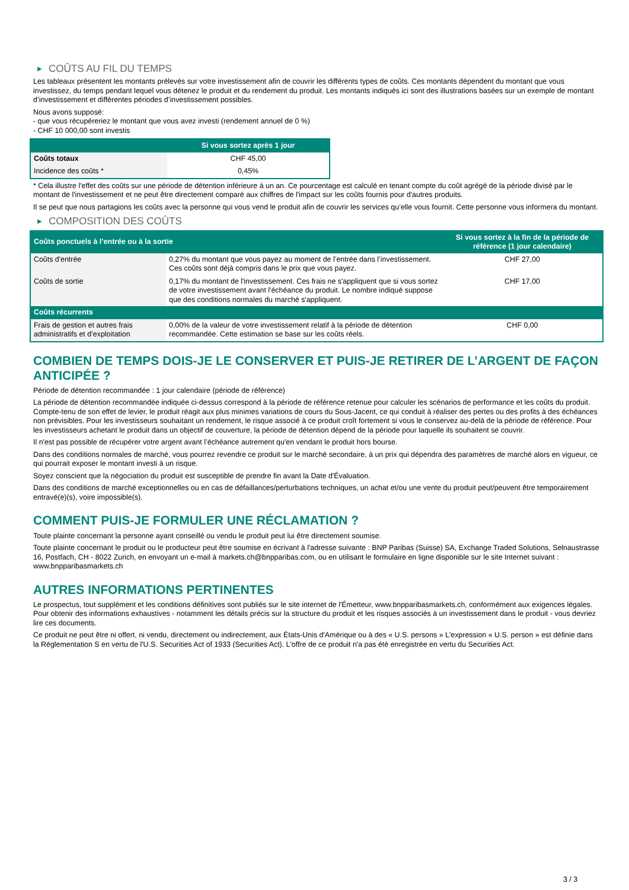▶ COÛTS AU FIL DU TEMPS
Les tableaux présentent les montants prélevés sur votre investissement afin de couvrir les différents types de coûts. Ces montants dépendent du montant que vous investissez, du temps pendant lequel vous détenez le produit et du rendement du produit. Les montants indiqués ici sont des illustrations basées sur un exemple de montant d’investissement et différentes périodes d’investissement possibles.
Nous avons supposé:
- que vous récupéreriez le montant que vous avez investi (rendement annuel de 0 %)
- CHF 10 000,00 sont investis
| | Si vous sortez après 1 jour |
| --- | --- |
| Coûts totaux | CHF 45,00 |
| Incidence des coûts * | 0,45% |
* Cela illustre l'effet des coûts sur une période de détention inférieure à un an. Ce pourcentage est calculé en tenant compte du coût agrégé de la période divisé par le montant de l'investissement et ne peut être directement comparé aux chiffres de l'impact sur les coûts fournis pour d'autres produits.
Il se peut que nous partagions les coûts avec la personne qui vous vend le produit afin de couvrir les services qu’elle vous fournit. Cette personne vous informera du montant.
▶ COMPOSITION DES COÛTS
| Coûts ponctuels à l’entrée ou à la sortie | | Si vous sortez à la fin de la période de référence (1 jour calendaire) |
| --- | --- | --- |
| Coûts d'entrée | 0,27% du montant que vous payez au moment de l’entrée dans l’investissement. Ces coûts sont déjà compris dans le prix que vous payez. | CHF 27,00 |
| Coûts de sortie | 0,17% du montant de l'investissement. Ces frais ne s'appliquent que si vous sortez de votre investissement avant l'échéance du produit. Le nombre indiqué suppose que des conditions normales du marché s'appliquent. | CHF 17,00 |
| Coûts récurrents | | |
| Frais de gestion et autres frais administratifs et d’exploitation | 0,00% de la valeur de votre investissement relatif à la période de détention recommandée. Cette estimation se base sur les coûts réels. | CHF 0,00 |
COMBIEN DE TEMPS DOIS-JE LE CONSERVER ET PUIS-JE RETIRER DE L’ARGENT DE FAÇON ANTICIPÉE ?
Période de détention recommandée : 1 jour calendaire (période de référence)
La période de détention recommandée indiquée ci-dessus correspond à la période de référence retenue pour calculer les scénarios de performance et les coûts du produit. Compte-tenu de son effet de levier, le produit réagit aux plus minimes variations de cours du Sous-Jacent, ce qui conduit à réaliser des pertes ou des profits à des échéances non prévisibles. Pour les investisseurs souhaitant un rendement, le risque associé à ce produit croît fortement si vous le conservez au-delà de la période de référence. Pour les investisseurs achetant le produit dans un objectif de couverture, la période de détention dépend de la période pour laquelle ils souhaitent se couvrir.
Il n'est pas possible de récupérer votre argent avant l’échéance autrement qu'en vendant le produit hors bourse.
Dans des conditions normales de marché, vous pourrez revendre ce produit sur le marché secondaire, à un prix qui dépendra des paramètres de marché alors en vigueur, ce qui pourrait exposer le montant investi à un risque.
Soyez conscient que la négociation du produit est susceptible de prendre fin avant la Date d'Évaluation.
Dans des conditions de marché exceptionnelles ou en cas de défaillances/perturbations techniques, un achat et/ou une vente du produit peut/peuvent être temporairement entravé(e)(s), voire impossible(s).
COMMENT PUIS-JE FORMULER UNE RÉCLAMATION ?
Toute plainte concernant la personne ayant conseillé ou vendu le produit peut lui être directement soumise.
Toute plainte concernant le produit ou le producteur peut être soumise en écrivant à l'adresse suivante : BNP Paribas (Suisse) SA, Exchange Traded Solutions, Selnaustrasse 16, Postfach, CH - 8022 Zurich, en envoyant un e-mail à markets.ch@bnpparibas.com, ou en utilisant le formulaire en ligne disponible sur le site Internet suivant : www.bnpparibasmarkets.ch
AUTRES INFORMATIONS PERTINENTES
Le prospectus, tout supplément et les conditions définitives sont publiés sur le site internet de l'Émetteur, www.bnpparibasmarkets.ch, conformément aux exigences légales. Pour obtenir des informations exhaustives - notamment les détails précis sur la structure du produit et les risques associés à un investissement dans le produit - vous devriez lire ces documents.
Ce produit ne peut être ni offert, ni vendu, directement ou indirectement, aux États-Unis d'Amérique ou à des « U.S. persons » L'expression « U.S. person » est définie dans la Réglementation S en vertu de l'U.S. Securities Act of 1933 (Securities Act). L'offre de ce produit n'a pas été enregistrée en vertu du Securities Act.
3 / 3